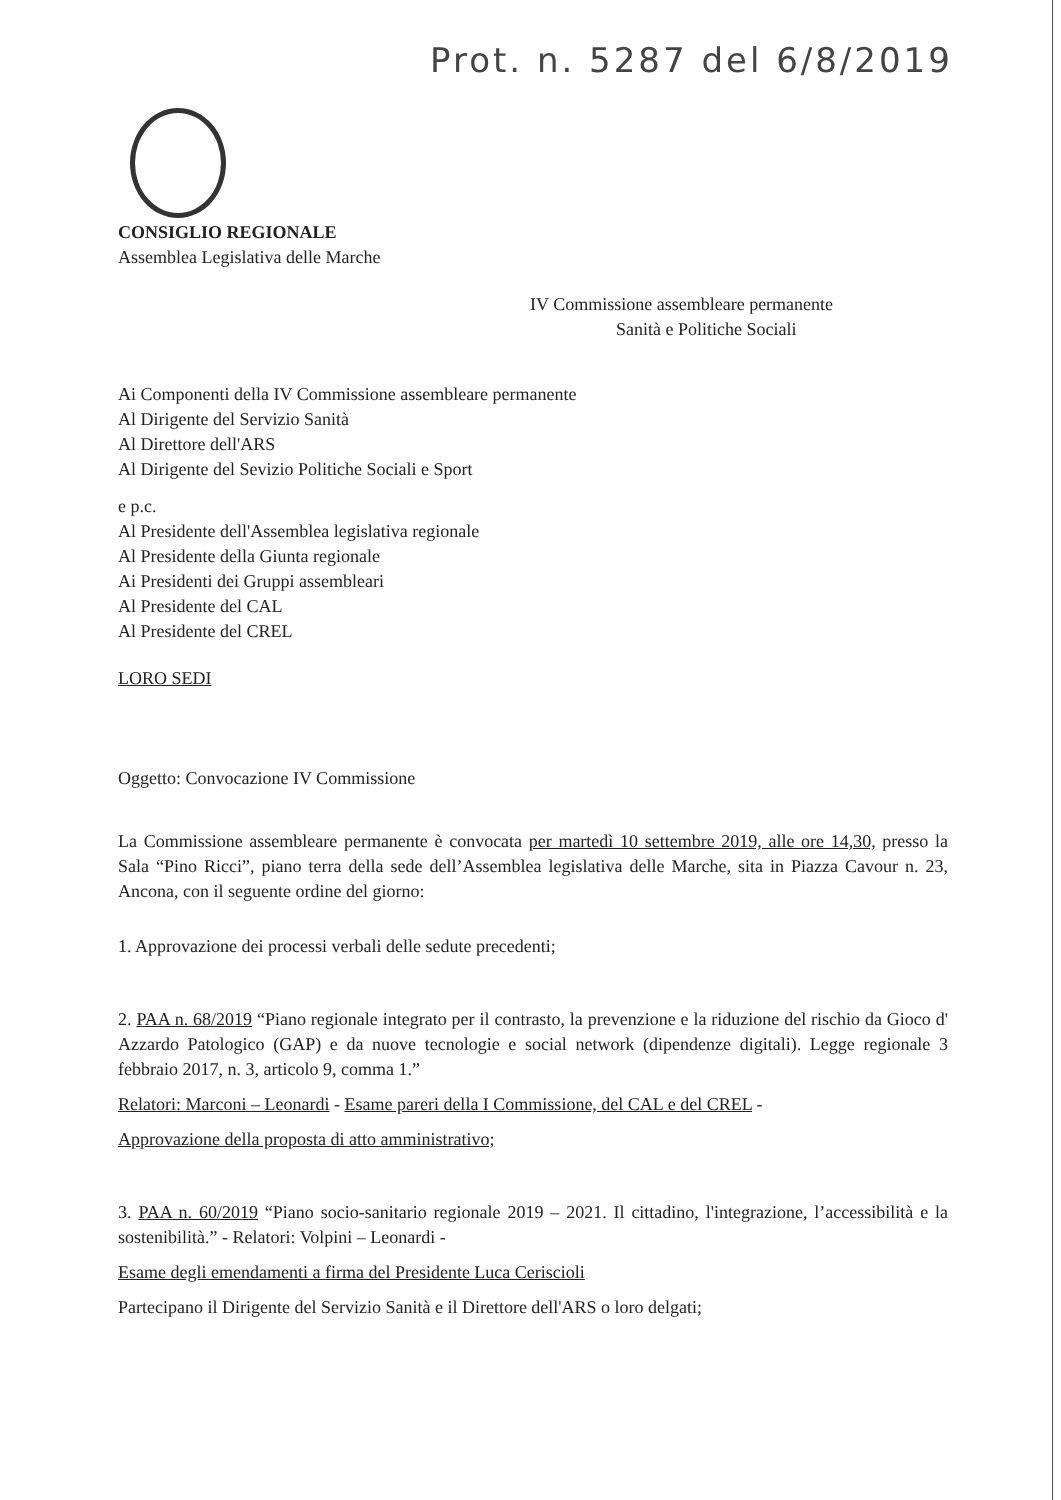Prot. n. 5287 del 6/8/2019
CONSIGLIO REGIONALE
Assemblea Legislativa delle Marche
IV Commissione assembleare permanente
Sanità e Politiche Sociali
Ai Componenti della IV Commissione assembleare permanente
Al Dirigente del Servizio Sanità
Al Direttore dell'ARS
Al Dirigente del Sevizio Politiche Sociali e Sport
e p.c.
Al Presidente dell'Assemblea legislativa regionale
Al Presidente della Giunta regionale
Ai Presidenti dei Gruppi assembleari
Al Presidente del CAL
Al Presidente del CREL
LORO SEDI
Oggetto: Convocazione IV Commissione
La Commissione assembleare permanente è convocata per martedì 10 settembre 2019, alle ore 14,30, presso la Sala “Pino Ricci”, piano terra della sede dell’Assemblea legislativa delle Marche, sita in Piazza Cavour n. 23, Ancona, con il seguente ordine del giorno:
1. Approvazione dei processi verbali delle sedute precedenti;
2. PAA n. 68/2019 “Piano regionale integrato per il contrasto, la prevenzione e la riduzione del rischio da Gioco d' Azzardo Patologico (GAP) e da nuove tecnologie e social network (dipendenze digitali). Legge regionale 3 febbraio 2017, n. 3, articolo 9, comma 1.”
Relatori: Marconi – Leonardi - Esame pareri della I Commissione, del CAL e del CREL -
Approvazione della proposta di atto amministrativo;
3. PAA n. 60/2019 “Piano socio-sanitario regionale 2019 – 2021. Il cittadino, l'integrazione, l’accessibilità e la sostenibilità.” - Relatori: Volpini – Leonardi -
Esame degli emendamenti a firma del Presidente Luca Ceriscioli
Partecipano il Dirigente del Servizio Sanità e il Direttore dell'ARS o loro delgati;